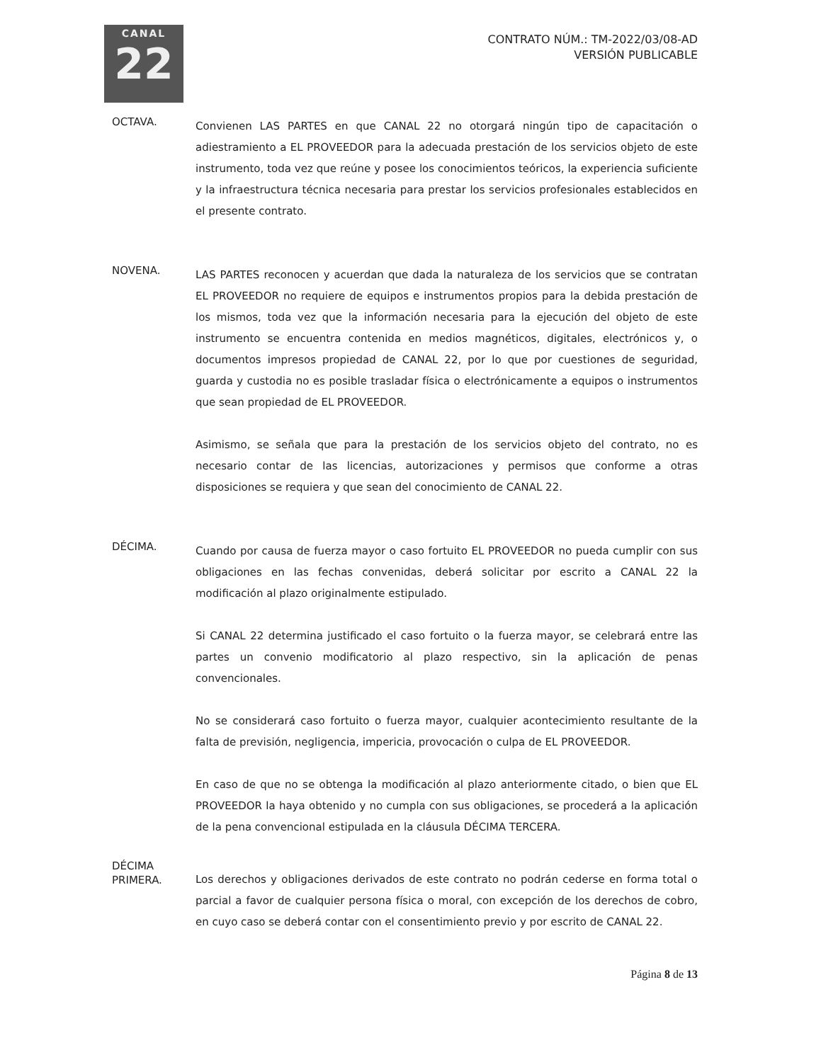CANAL
22
CONTRATO NÚM.: TM-2022/03/08-AD
VERSIÓN PUBLICABLE
OCTAVA.
Convienen LAS PARTES en que CANAL 22 no otorgará ningún tipo de capacitación o adiestramiento a EL PROVEEDOR para la adecuada prestación de los servicios objeto de este instrumento, toda vez que reúne y posee los conocimientos teóricos, la experiencia suficiente y la infraestructura técnica necesaria para prestar los servicios profesionales establecidos en el presente contrato.
NOVENA.
LAS PARTES reconocen y acuerdan que dada la naturaleza de los servicios que se contratan EL PROVEEDOR no requiere de equipos e instrumentos propios para la debida prestación de los mismos, toda vez que la información necesaria para la ejecución del objeto de este instrumento se encuentra contenida en medios magnéticos, digitales, electrónicos y, o documentos impresos propiedad de CANAL 22, por lo que por cuestiones de seguridad, guarda y custodia no es posible trasladar física o electrónicamente a equipos o instrumentos que sean propiedad de EL PROVEEDOR.
Asimismo, se señala que para la prestación de los servicios objeto del contrato, no es necesario contar de las licencias, autorizaciones y permisos que conforme a otras disposiciones se requiera y que sean del conocimiento de CANAL 22.
DÉCIMA.
Cuando por causa de fuerza mayor o caso fortuito EL PROVEEDOR no pueda cumplir con sus obligaciones en las fechas convenidas, deberá solicitar por escrito a CANAL 22 la modificación al plazo originalmente estipulado.
Si CANAL 22 determina justificado el caso fortuito o la fuerza mayor, se celebrará entre las partes un convenio modificatorio al plazo respectivo, sin la aplicación de penas convencionales.
No se considerará caso fortuito o fuerza mayor, cualquier acontecimiento resultante de la falta de previsión, negligencia, impericia, provocación o culpa de EL PROVEEDOR.
En caso de que no se obtenga la modificación al plazo anteriormente citado, o bien que EL PROVEEDOR la haya obtenido y no cumpla con sus obligaciones, se procederá a la aplicación de la pena convencional estipulada en la cláusula DÉCIMA TERCERA.
DÉCIMA
PRIMERA.
Los derechos y obligaciones derivados de este contrato no podrán cederse en forma total o parcial a favor de cualquier persona física o moral, con excepción de los derechos de cobro, en cuyo caso se deberá contar con el consentimiento previo y por escrito de CANAL 22.
Página 8 de 13